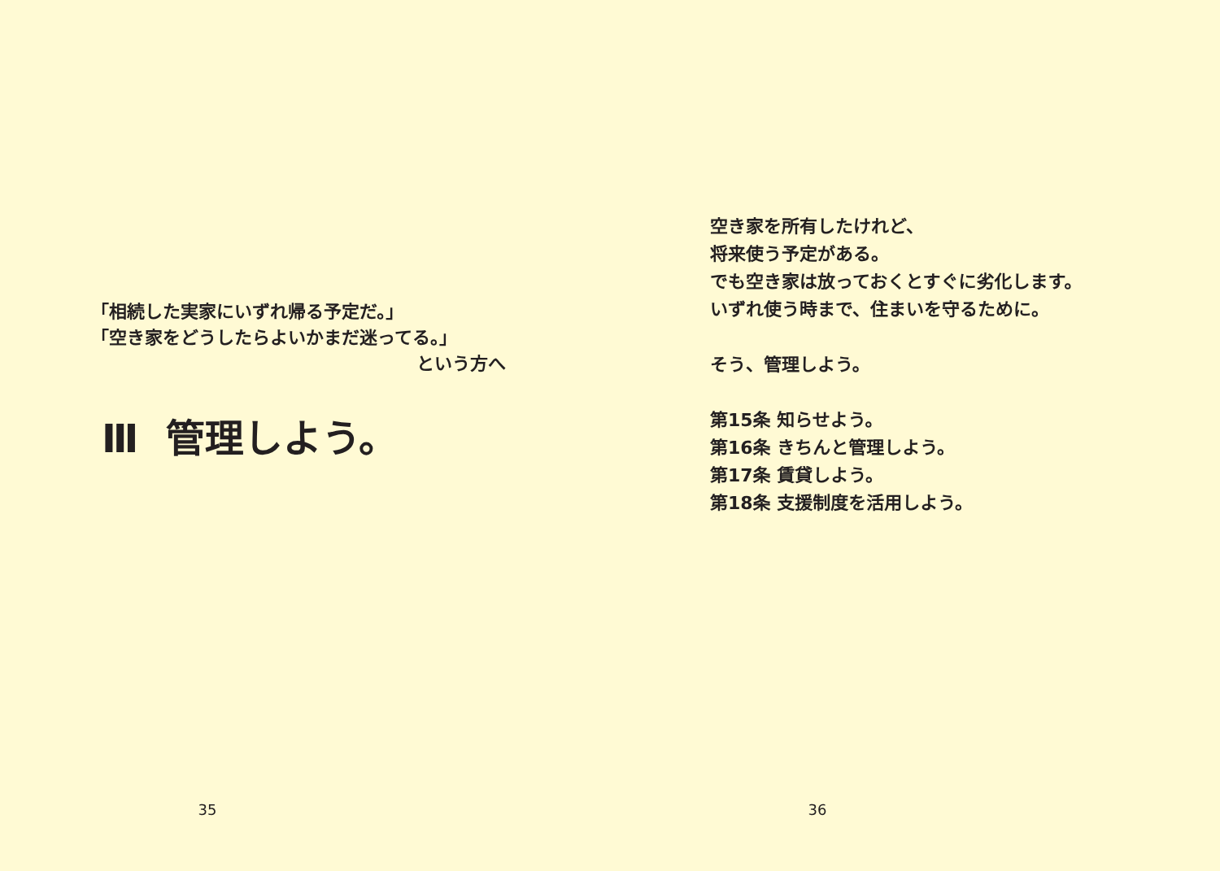「相続した実家にいずれ帰る予定だ。」
「空き家をどうしたらよいかまだ迷ってる。」
という方へ
Ⅲ 管理しよう。
35
空き家を所有したけれど、
将来使う予定がある。
でも空き家は放っておくとすぐに劣化します。
いずれ使う時まで、住まいを守るために。
そう、管理しよう。
第15条 知らせよう。
第16条 きちんと管理しよう。
第17条 賃貸しよう。
第18条 支援制度を活用しよう。
36